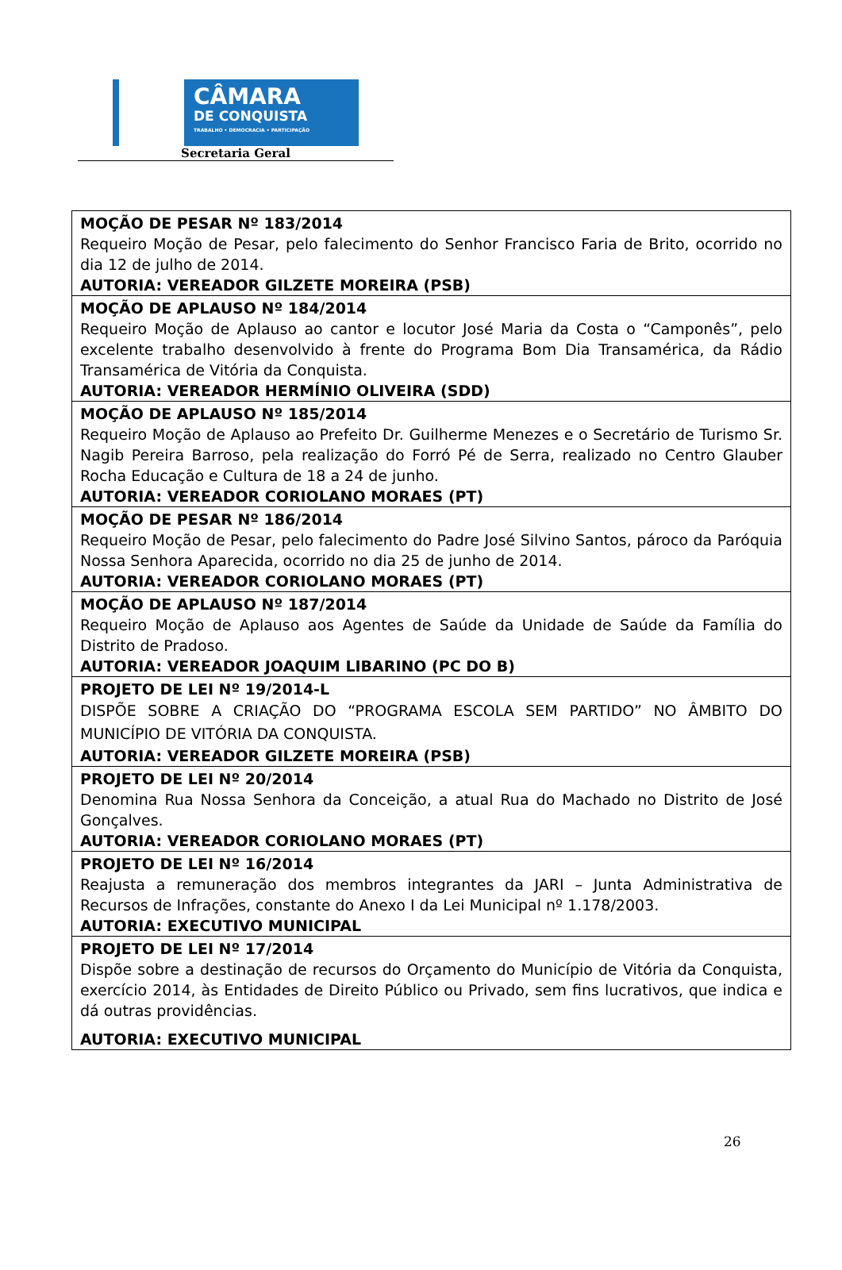CÂMARA
DE CONQUISTA
TRABALHO • DEMOCRACIA • PARTICIPAÇÃO
Secretaria Geral
| MOÇÃO DE PESAR Nº 183/2014 Requeiro Moção de Pesar, pelo falecimento do Senhor Francisco Faria de Brito, ocorrido no dia 12 de julho de 2014. AUTORIA: VEREADOR GILZETE MOREIRA (PSB) |
| MOÇÃO DE APLAUSO Nº 184/2014 Requeiro Moção de Aplauso ao cantor e locutor José Maria da Costa o “Camponês”, pelo excelente trabalho desenvolvido à frente do Programa Bom Dia Transamérica, da Rádio Transamérica de Vitória da Conquista. AUTORIA: VEREADOR HERMÍNIO OLIVEIRA (SDD) |
| MOÇÃO DE APLAUSO Nº 185/2014 Requeiro Moção de Aplauso ao Prefeito Dr. Guilherme Menezes e o Secretário de Turismo Sr. Nagib Pereira Barroso, pela realização do Forró Pé de Serra, realizado no Centro Glauber Rocha Educação e Cultura de 18 a 24 de junho. AUTORIA: VEREADOR CORIOLANO MORAES (PT) |
| MOÇÃO DE PESAR Nº 186/2014 Requeiro Moção de Pesar, pelo falecimento do Padre José Silvino Santos, pároco da Paróquia Nossa Senhora Aparecida, ocorrido no dia 25 de junho de 2014. AUTORIA: VEREADOR CORIOLANO MORAES (PT) |
| MOÇÃO DE APLAUSO Nº 187/2014 Requeiro Moção de Aplauso aos Agentes de Saúde da Unidade de Saúde da Família do Distrito de Pradoso. AUTORIA: VEREADOR JOAQUIM LIBARINO (PC DO B) |
| PROJETO DE LEI Nº 19/2014-L DISPÕE SOBRE A CRIAÇÃO DO “PROGRAMA ESCOLA SEM PARTIDO” NO ÂMBITO DO MUNICÍPIO DE VITÓRIA DA CONQUISTA. AUTORIA: VEREADOR GILZETE MOREIRA (PSB) |
| PROJETO DE LEI Nº 20/2014 Denomina Rua Nossa Senhora da Conceição, a atual Rua do Machado no Distrito de José Gonçalves. AUTORIA: VEREADOR CORIOLANO MORAES (PT) |
| PROJETO DE LEI Nº 16/2014 Reajusta a remuneração dos membros integrantes da JARI – Junta Administrativa de Recursos de Infrações, constante do Anexo I da Lei Municipal nº 1.178/2003. AUTORIA: EXECUTIVO MUNICIPAL |
| PROJETO DE LEI Nº 17/2014 Dispõe sobre a destinação de recursos do Orçamento do Município de Vitória da Conquista, exercício 2014, às Entidades de Direito Público ou Privado, sem fins lucrativos, que indica e dá outras providências. AUTORIA: EXECUTIVO MUNICIPAL |
26